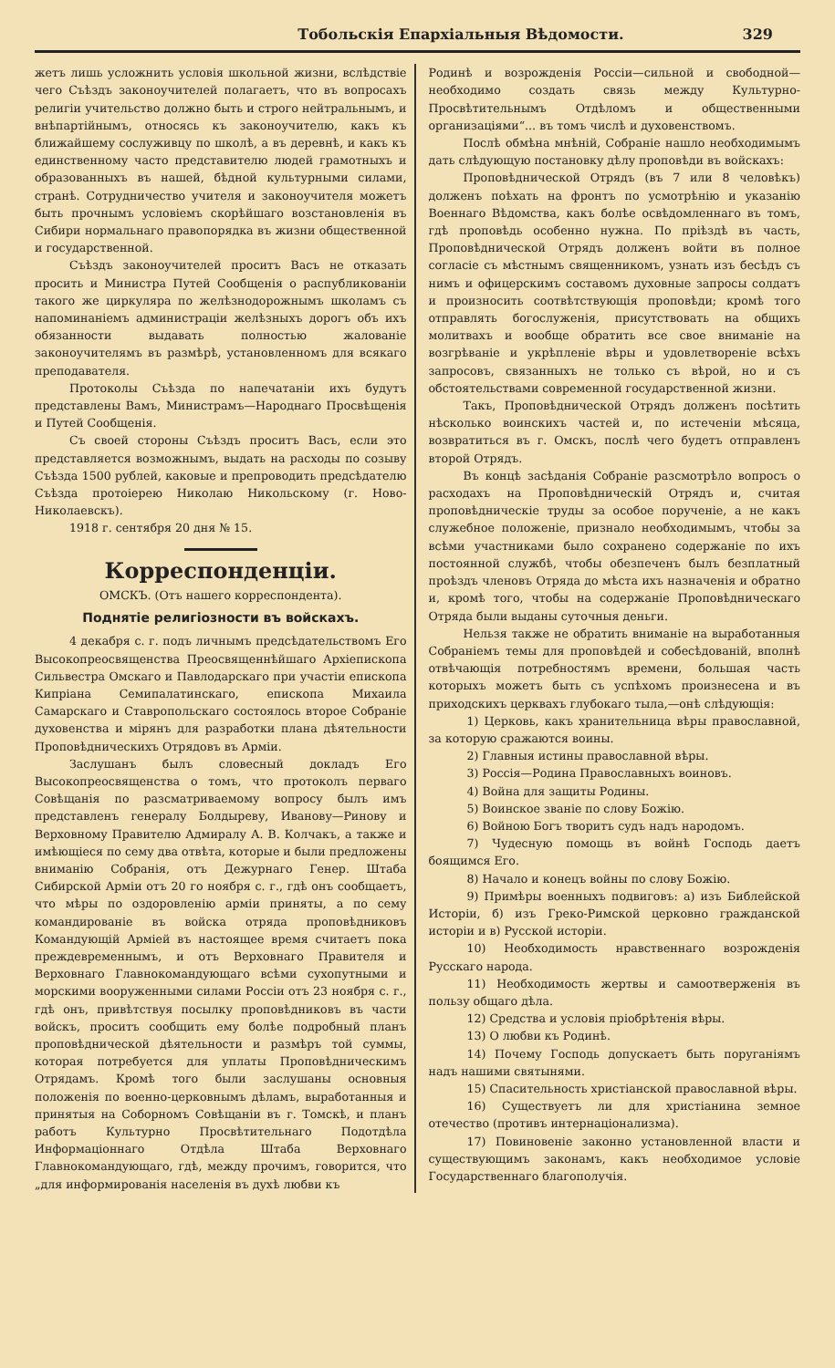Тобольскія Епархіальныя Вѣдомости. 329
жетъ лишь усложнить условія школьной жизни, вслѣдствіе чего Съѣздъ законоучителей полагаетъ, что въ вопросахъ религіи учительство должно быть и строго нейтральнымъ, и внѣпартійнымъ, относясь къ законоучителю, какъ къ ближайшему сослуживцу по школѣ, а въ деревнѣ, и какъ къ единственному часто представителю людей грамотныхъ и образованныхъ въ нашей, бѣдной культурными силами, странѣ. Сотрудничество учителя и законоучителя можетъ быть прочнымъ условіемъ скорѣйшаго возстановленія въ Сибири нормальнаго правопорядка въ жизни общественной и государственной.
Съѣздъ законоучителей проситъ Васъ не отказать просить и Министра Путей Сообщенія о распубликованіи такого же циркуляра по желѣзнодорожнымъ школамъ съ напоминаніемъ администраціи желѣзныхъ дорогъ объ ихъ обязанности выдавать полностью жалованіе законоучителямъ въ размѣрѣ, установленномъ для всякаго преподавателя.
Протоколы Съѣзда по напечатаніи ихъ будутъ представлены Вамъ, Министрамъ—Народнаго Просвѣщенія и Путей Сообщенія.
Съ своей стороны Съѣздъ проситъ Васъ, если это представляется возможнымъ, выдать на расходы по созыву Съѣзда 1500 рублей, каковые и препроводить предсѣдателю Съѣзда протоіерею Николаю Никольскому (г. Ново-Николаевскъ).
1918 г. сентября 20 дня № 15.
Корреспонденціи.
ОМСКЪ. (Отъ нашего корреспондента).
Поднятіе религіозности въ войскахъ.
4 декабря с. г. подъ личнымъ предсѣдательствомъ Его Высокопреосвященства Преосвященнѣйшаго Архіепископа Сильвестра Омскаго и Павлодарскаго при участіи епископа Кипріана Семипалатинскаго, епископа Михаила Самарскаго и Ставропольскаго состоялось второе Собраніе духовенства и мірянъ для разработки плана дѣятельности Проповѣдническихъ Отрядовъ въ Арміи.
Заслушанъ былъ словесный докладъ Его Высокопреосвященства о томъ, что протоколъ перваго Совѣщанія по разсматриваемому вопросу былъ имъ представленъ генералу Болдыреву, Иванову—Ринову и Верховному Правителю Адмиралу А. В. Колчакъ, а также и имѣющіеся по сему два отвѣта, которые и были предложены вниманію Собранія, отъ Дежурнаго Генер. Штаба Сибирской Арміи отъ 20 го ноября с. г., гдѣ онъ сообщаетъ, что мѣры по оздоровленію арміи приняты, а по сему командированіе въ войска отряда проповѣдниковъ Командующій Арміей въ настоящее время считаетъ пока преждевременнымъ, и отъ Верховнаго Правителя и Верховнаго Главнокомандующаго всѣми сухопутными и морскими вооруженными силами Россіи отъ 23 ноября с. г., гдѣ онъ, привѣтствуя посылку проповѣдниковъ въ части войскъ, проситъ сообщить ему болѣе подробный планъ проповѣднической дѣятельности и размѣръ той суммы, которая потребуется для уплаты Проповѣдническимъ Отрядамъ. Кромѣ того были заслушаны основныя положенія по военно-церковнымъ дѣламъ, выработанныя и принятыя на Соборномъ Совѣщаніи въ г. Томскѣ, и планъ работъ Культурно Просвѣтительнаго Подотдѣла Информаціоннаго Отдѣла Штаба Верховнаго Главнокомандующаго, гдѣ, между прочимъ, говорится, что „для информированія населенія въ духѣ любви къ
Родинѣ и возрожденія Россіи—сильной и свободной—необходимо создать связь между Культурно-Просвѣтительнымъ Отдѣломъ и общественными организаціями“... въ томъ числѣ и духовенствомъ.
Послѣ обмѣна мнѣній, Собраніе нашло необходимымъ дать слѣдующую постановку дѣлу проповѣди въ войскахъ:
Проповѣднической Отрядъ (въ 7 или 8 человѣкъ) долженъ поѣхать на фронтъ по усмотрѣнію и указанію Военнаго Вѣдомства, какъ болѣе освѣдомленнаго въ томъ, гдѣ проповѣдь особенно нужна. По пріѣздѣ въ часть, Проповѣднической Отрядъ долженъ войти въ полное согласіе съ мѣстнымъ священникомъ, узнать изъ бесѣдъ съ нимъ и офицерскимъ составомъ духовные запросы солдатъ и произносить соотвѣтствующія проповѣди; кромѣ того отправлять богослуженія, присутствовать на общихъ молитвахъ и вообще обратить все свое вниманіе на возгрѣваніе и укрѣпленіе вѣры и удовлетвореніе всѣхъ запросовъ, связанныхъ не только съ вѣрой, но и съ обстоятельствами современной государственной жизни.
Такъ, Проповѣднической Отрядъ долженъ посѣтить нѣсколько воинскихъ частей и, по истеченіи мѣсяца, возвратиться въ г. Омскъ, послѣ чего будетъ отправленъ второй Отрядъ.
Въ концѣ засѣданія Собраніе разсмотрѣло вопросъ о расходахъ на Проповѣдническій Отрядъ и, считая проповѣдническіе труды за особое порученіе, а не какъ служебное положеніе, признало необходимымъ, чтобы за всѣми участниками было сохранено содержаніе по ихъ постоянной службѣ, чтобы обезпеченъ былъ безплатный проѣздъ членовъ Отряда до мѣста ихъ назначенія и обратно и, кромѣ того, чтобы на содержаніе Проповѣдническаго Отряда были выданы суточныя деньги.
Нельзя также не обратить вниманіе на выработанныя Собраніемъ темы для проповѣдей и собесѣдованій, вполнѣ отвѣчающія потребностямъ времени, большая часть которыхъ можетъ быть съ успѣхомъ произнесена и въ приходскихъ церквахъ глубокаго тыла,—онѣ слѣдующія:
1) Церковь, какъ хранительница вѣры православной, за которую сражаются воины.
2) Главныя истины православной вѣры.
3) Россія—Родина Православныхъ воиновъ.
4) Война для защиты Родины.
5) Воинское званіе по слову Божію.
6) Войною Богъ творитъ судъ надъ народомъ.
7) Чудесную помощь въ войнѣ Господь даетъ боящимся Его.
8) Начало и конецъ войны по слову Божію.
9) Примѣры военныхъ подвиговъ: а) изъ Библейской Исторіи, б) изъ Греко-Римской церковно гражданской исторіи и в) Русской исторіи.
10) Необходимость нравственнаго возрожденія Русскаго народа.
11) Необходимость жертвы и самоотверженія въ пользу общаго дѣла.
12) Средства и условія пріобрѣтенія вѣры.
13) О любви къ Родинѣ.
14) Почему Господь допускаетъ быть поруганіямъ надъ нашими святынями.
15) Спасительность христіанской православной вѣры.
16) Существуетъ ли для христіанина земное отечество (противъ интернаціонализма).
17) Повиновеніе законно установленной власти и существующимъ законамъ, какъ необходимое условіе Государственнаго благополучія.